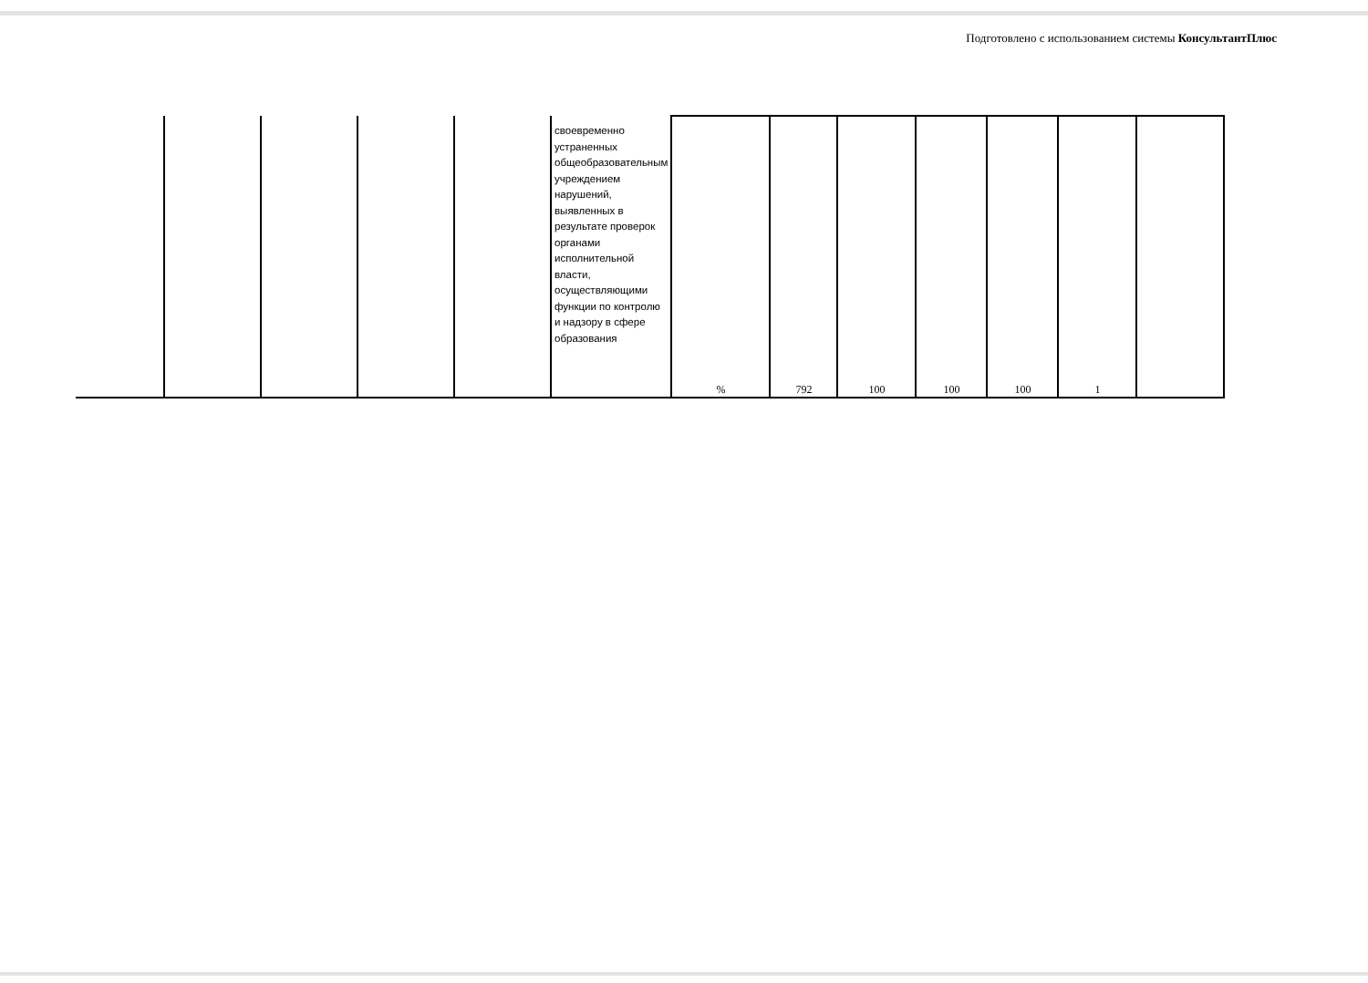Подготовлено с использованием системы КонсультантПлюс
| | | | | | своевременно устраненных общеобразовательным учреждением нарушений, выявленных в результате проверок органами исполнительной власти, осуществляющими функции по контролю и надзору в сфере образования | % | 792 | 100 | 100 | 100 | 1 | |